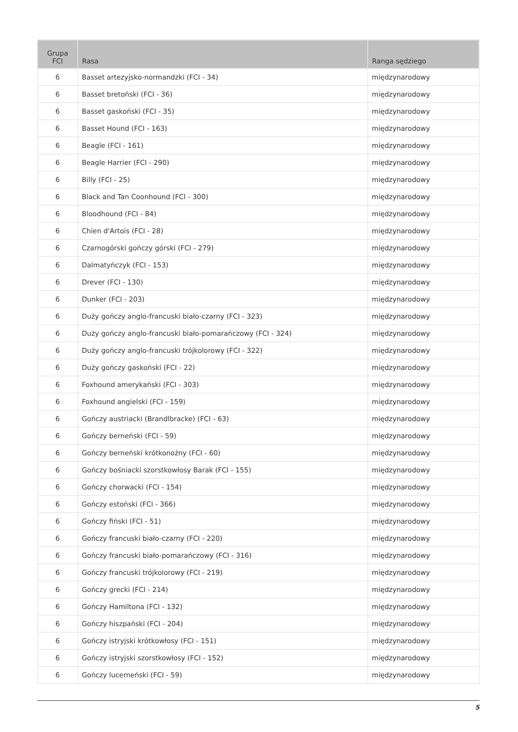| Grupa FCI | Rasa | Ranga sędziego |
| --- | --- | --- |
| 6 | Basset artezyjsko-normandzki (FCI - 34) | międzynarodowy |
| 6 | Basset bretoński (FCI - 36) | międzynarodowy |
| 6 | Basset gaskoński (FCI - 35) | międzynarodowy |
| 6 | Basset Hound (FCI - 163) | międzynarodowy |
| 6 | Beagle (FCI - 161) | międzynarodowy |
| 6 | Beagle Harrier (FCI - 290) | międzynarodowy |
| 6 | Billy (FCI - 25) | międzynarodowy |
| 6 | Black and Tan Coonhound (FCI - 300) | międzynarodowy |
| 6 | Bloodhound (FCI - 84) | międzynarodowy |
| 6 | Chien d'Artois (FCI - 28) | międzynarodowy |
| 6 | Czarnogórski gończy górski (FCI - 279) | międzynarodowy |
| 6 | Dalmatyńczyk (FCI - 153) | międzynarodowy |
| 6 | Drever (FCI - 130) | międzynarodowy |
| 6 | Dunker (FCI - 203) | międzynarodowy |
| 6 | Duży gończy anglo-francuski biało-czarny (FCI - 323) | międzynarodowy |
| 6 | Duży gończy anglo-francuski biało-pomarańczowy (FCI - 324) | międzynarodowy |
| 6 | Duży gończy anglo-francuski trójkolorowy (FCI - 322) | międzynarodowy |
| 6 | Duży gończy gaskoński (FCI - 22) | międzynarodowy |
| 6 | Foxhound amerykański (FCI - 303) | międzynarodowy |
| 6 | Foxhound angielski (FCI - 159) | międzynarodowy |
| 6 | Gończy austriacki (Brandlbracke) (FCI - 63) | międzynarodowy |
| 6 | Gończy berneński (FCI - 59) | międzynarodowy |
| 6 | Gończy berneński krótkonożny (FCI - 60) | międzynarodowy |
| 6 | Gończy bośniacki szorstkowłosy Barak (FCI - 155) | międzynarodowy |
| 6 | Gończy chorwacki (FCI - 154) | międzynarodowy |
| 6 | Gończy estoński (FCI - 366) | międzynarodowy |
| 6 | Gończy fiński (FCI - 51) | międzynarodowy |
| 6 | Gończy francuski biało-czarny (FCI - 220) | międzynarodowy |
| 6 | Gończy francuski biało-pomarańczowy (FCI - 316) | międzynarodowy |
| 6 | Gończy francuski trójkolorowy (FCI - 219) | międzynarodowy |
| 6 | Gończy grecki (FCI - 214) | międzynarodowy |
| 6 | Gończy Hamiltona (FCI - 132) | międzynarodowy |
| 6 | Gończy hiszpański (FCI - 204) | międzynarodowy |
| 6 | Gończy istryjski krótkowłosy (FCI - 151) | międzynarodowy |
| 6 | Gończy istryjski szorstkowłosy (FCI - 152) | międzynarodowy |
| 6 | Gończy lucerneński (FCI - 59) | międzynarodowy |
5